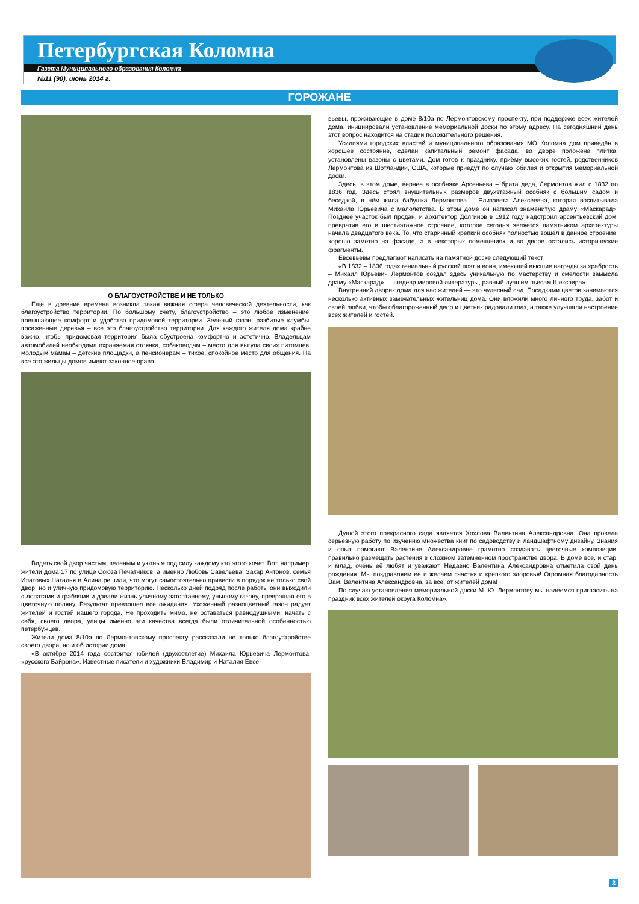Петербургская Коломна
Газета Муниципального образования Коломна
№11 (90), июнь 2014 г.
ГОРОЖАНЕ
О БЛАГОУСТРОЙСТВЕ И НЕ ТОЛЬКО
Еще в древние времена возникла такая важная сфера человеческой деятельности, как благоустройство территории. По большому счету, благоустройство – это любое изменение, повышающее комфорт и удобство придомовой территории. Зеленый газон, разбитые клумбы, посаженные деревья – все это благоустройство территории. Для каждого жителя дома крайне важно, чтобы придомовая территория была обустроена комфортно и эстетично. Владельцам автомобилей необходима охраняемая стоянка, собаководам – место для выгула своих питомцев, молодым мамам – детские площадки, а пенсионерам – тихое, спокойное место для общения. На все это жильцы домов имеют законное право.
Видеть свой двор чистым, зеленым и уютным под силу каждому кто этого хочет. Вот, например, жители дома 17 по улице Союза Печатников, а именно Любовь Савельева, Захар Антонов, семья Ипатовых Наталья и Алина решили, что могут самостоятельно привести в порядок не только свой двор, но и уличную придомовую территорию. Несколько дней подряд после работы они выходили с лопатами и граблями и давали жизнь уличному затоптанному, унылому газону, превращая его в цветочную поляну. Результат превзошел все ожидания. Ухоженный разноцветный газон радует жителей и гостей нашего города. Не проходить мимо, не оставаться равнодушными, начать с себя, своего двора, улицы именно эти качества всегда были отличительной особенностью петербужцев.
Жители дома 8/10а по Лермонтовскому проспекту рассказали не только благоустройстве своего двора, но и об истории дома.
«В октябре 2014 года состоится юбилей (двухсотлетие) Михаила Юрьевича Лермонтова, «русского Байрона». Известные писатели и художники Владимир и Наталия Евсе-
вьевы, проживающие в доме 8/10а по Лермонтовскому проспекту, при поддержке всех жителей дома, инициировали установление мемориальной доски по этому адресу. На сегодняшний день этот вопрос находится на стадии положительного решения.
Усилиями городских властей и муниципального образования МО Коломна дом приведён в хорошее состояние, сделан капитальный ремонт фасада, во дворе положена плитка, установлены вазоны с цветами. Дом готов к празднику, приёму высоких гостей, родственников Лермонтова из Шотландии, США, которые приедут по случаю юбилея и открытия мемориальной доски.
Здесь, в этом доме, вернее в особняке Арсеньева – брата деда, Лермонтов жил с 1832 по 1836 год. Здесь стоял внушительных размеров двухэтажный особняк с большим садом и беседкой, в нём жила бабушка Лермонтова – Елизавета Алексеевна, которая воспитывала Михаила Юрьевича с малолетства. В этом доме он написал знаменитую драму «Маскарад». Позднее участок был продан, и архитектор Долгинов в 1912 году надстроил арсентьевский дом, превратив его в шестиэтажное строение, которое сегодня является памятником архитектуры начала двадцатого века. То, что старинный крепкий особняк полностью вошёл в данное строение, хорошо заметно на фасаде, а в некоторых помещениях и во дворе остались исторические фрагменты.
Евсевьевы предлагают написать на памятной доске следующий текст:
«В 1832 – 1836 годах гениальный русский поэт и воин, имеющий высшие награды за храбрость – Михаил Юрьевич Лермонтов создал здесь уникальную по мастерству и смелости замысла драму «Маскарад» — шедевр мировой литературы, равный лучшим пьесам Шекспира».
Внутренний дворик дома для нас жителей — это чудесный сад. Посадками цветов занимаются несколько активных замечательных жительниц дома. Они вложили много личного труда, забот и своей любви, чтобы облагороженный двор и цветник радовали глаз, а также улучшали настроение всех жителей и гостей.
Душой этого прекрасного сада является Хохлова Валентина Александровна. Она провела серьёзную работу по изучению множества книг по садоводству и ландшафтному дизайну. Знания и опыт помогают Валентине Александровне грамотно создавать цветочные композиции, правильно размещать растения в сложном затемнённом пространстве двора. В доме все, и стар, и млад, очень её любят и уважают. Недавно Валентина Александровна отметила свой день рождения. Мы поздравляем ее и желаем счастья и крепкого здоровья! Огромная благодарность Вам, Валентина Александровна, за всё, от жителей дома!
По случаю установления мемориальной доски М. Ю. Лермонтову мы надеемся пригласить на праздник всех жителей округа Коломна».
3